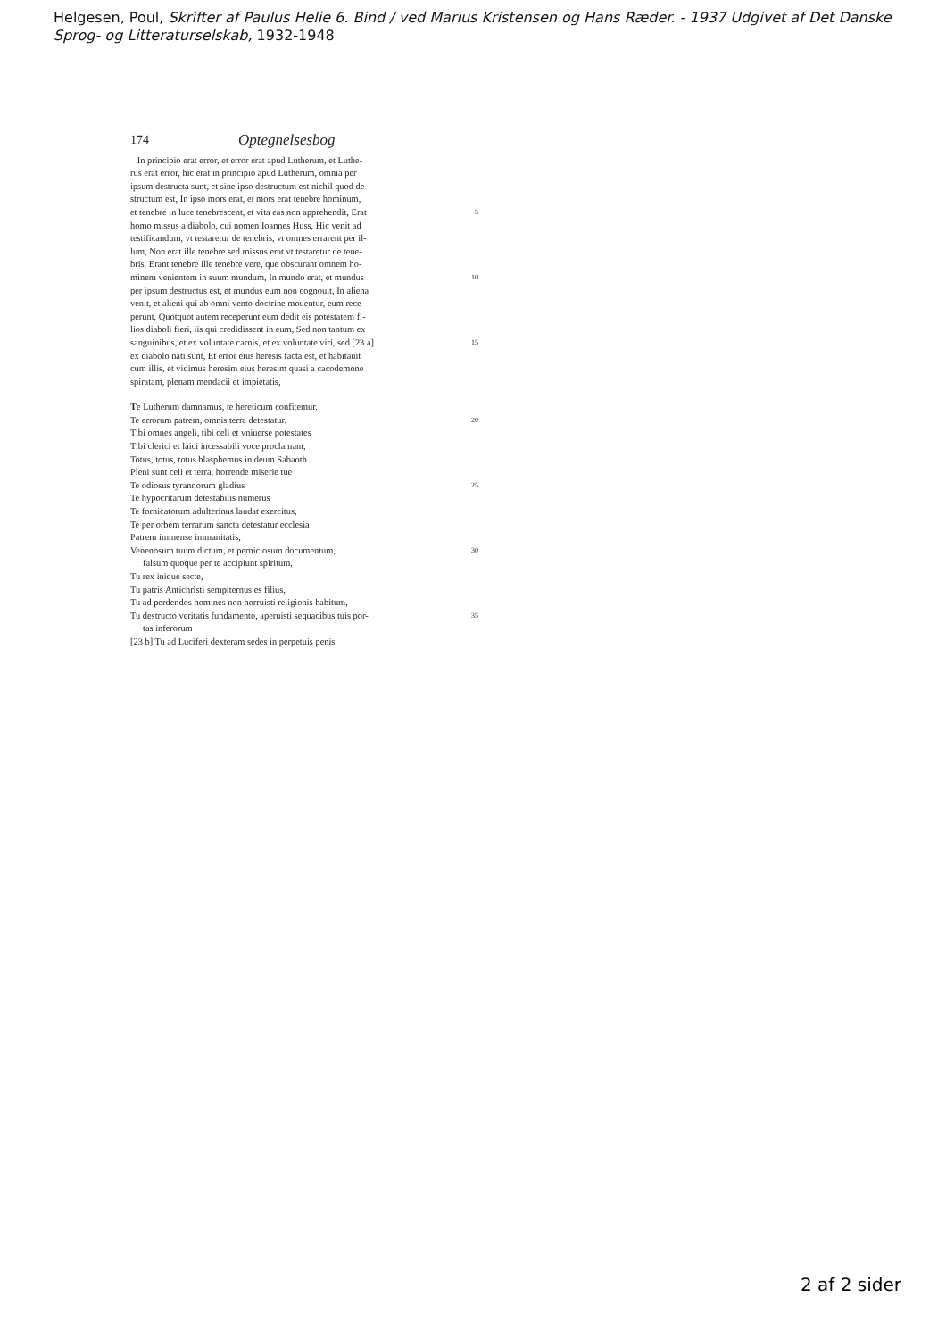Helgesen, Poul, Skrifter af Paulus Helie 6. Bind / ved Marius Kristensen og Hans Ræder. - 1937 Udgivet af Det Danske Sprog- og Litteraturselskab, 1932-1948
174 Optegnelsesbog
In principio erat error, et error erat apud Lutherum, et Luthe-
rus erat error, hic erat in principio apud Lutherum, omnia per
ipsum destructa sunt, et sine ipso destructum est nichil quod de-
structum est, In ipso mors erat, et mors erat tenebre hominum,
et tenebre in luce tenebrescent, et vita eas non apprehendit, Erat 5
homo missus a diabolo, cui nomen Ioannes Huss, Hic venit ad
testificandum, vt testaretur de tenebris, vt omnes errarent per il-
lum, Non erat ille tenebre sed missus erat vt testaretur de tene-
bris, Erant tenebre ille tenebre vere, que obscurant omnem ho-
minem venientem in suum mundum, In mundo erat, et mundus 10
per ipsum destructus est, et mundus eum non cognouit, In aliena
venit, et alieni qui ab omni vento doctrine mouentur, eum rece-
perunt, Quotquot autem receperunt eum dedit eis potestatem fi-
lios diaboli fieri, iis qui credidissent in eum, Sed non tantum ex
sanguinibus, et ex voluntate carnis, et ex voluntate viri, sed [23 a] 15
ex diabolo nati sunt, Et error eius heresis facta est, et habitauit
cum illis, et vidimus heresim eius heresim quasi a cacodemone
spiratam, plenam mendacii et impietatis,
Te Lutherum damnamus, te hereticum confitemur.
Te errorum patrem, omnis terra detestatur. 20
Tibi omnes angeli, tibi celi et vniuerse potestates
Tibi clerici et laici incessabili voce proclamant,
Totus, totus, totus blasphemus in deum Sabaoth
Pleni sunt celi et terra, horrende miserie tue
Te odiosus tyrannorum gladius 25
Te hypocritarum detestabilis numerus
Te fornicatorum adulterinus laudat exercitus,
Te per orbem terrarum sancta detestatur ecclesia
Patrem immense immanitatis,
Venenosum tuum dictum, et perniciosum documentum, 30
falsum quoque per te accipiunt spiritum,
Tu rex inique secte,
Tu patris Antichristi sempiternus es filius,
Tu ad perdendos homines non horruisti religionis habitum,
Tu destructo veritatis fundamento, aperuisti sequacibus tuis por- 35
tas inferorum
[23 b] Tu ad Luciferi dexteram sedes in perpetuis penis
2 af 2 sider